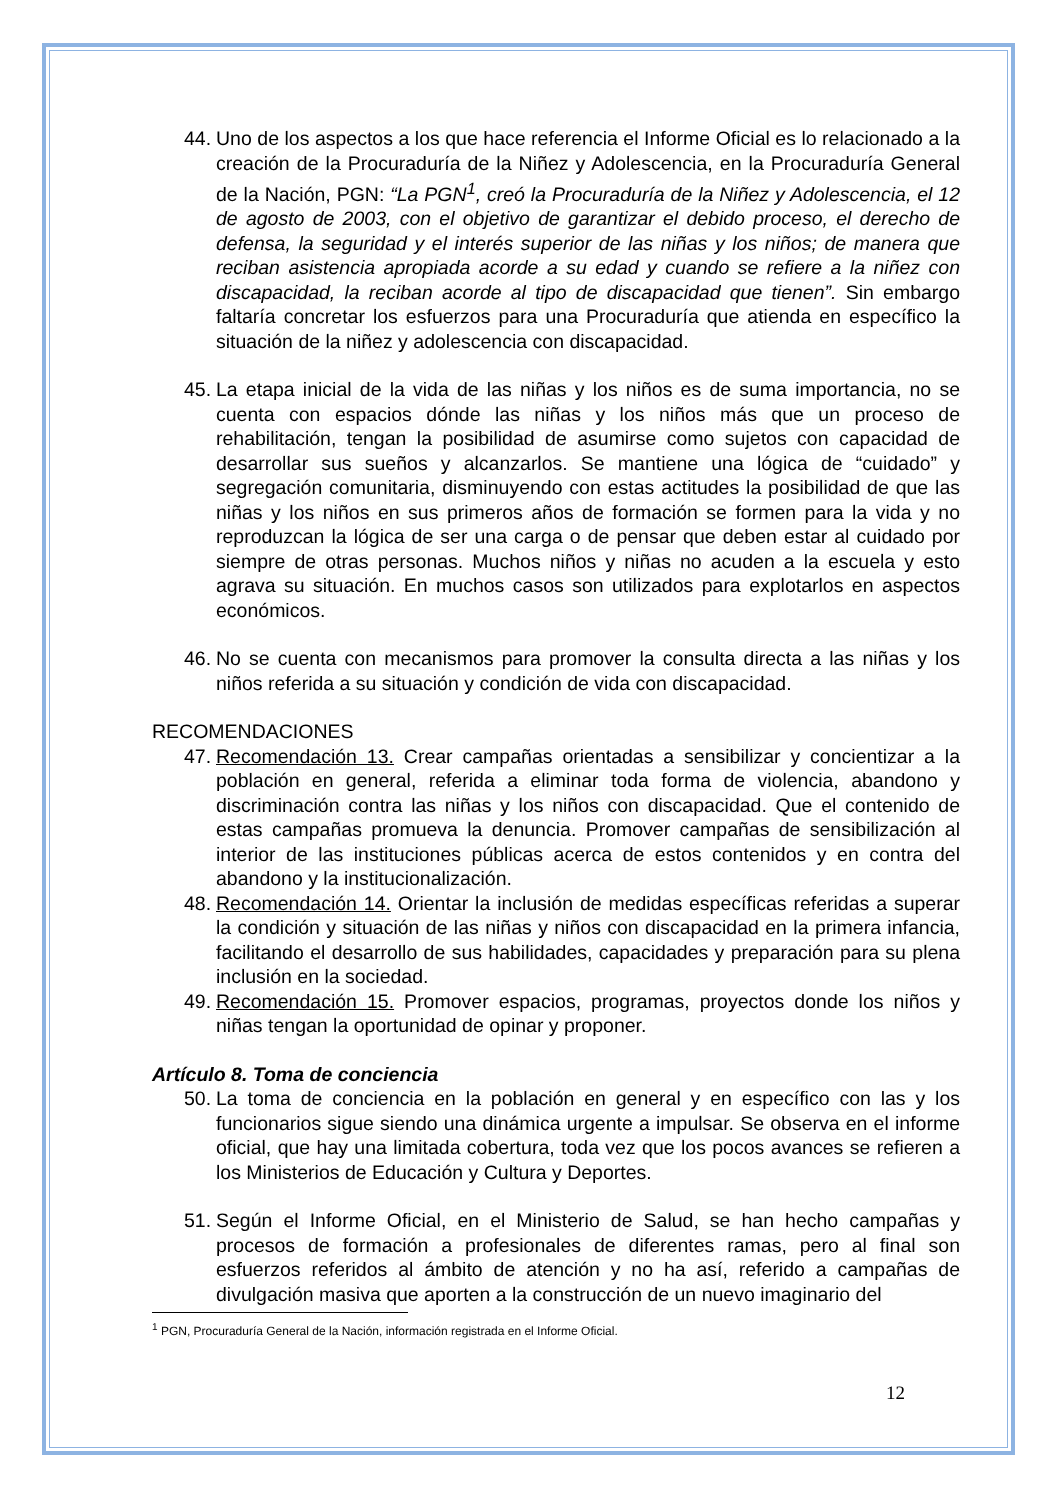44. Uno de los aspectos a los que hace referencia el Informe Oficial es lo relacionado a la creación de la Procuraduría de la Niñez y Adolescencia, en la Procuraduría General de la Nación, PGN: “La PGN<sup>1</sup>, creó la Procuraduría de la Niñez y Adolescencia, el 12 de agosto de 2003, con el objetivo de garantizar el debido proceso, el derecho de defensa, la seguridad y el interés superior de las niñas y los niños; de manera que reciban asistencia apropiada acorde a su edad y cuando se refiere a la niñez con discapacidad, la reciban acorde al tipo de discapacidad que tienen”. Sin embargo faltaría concretar los esfuerzos para una Procuraduría que atienda en específico la situación de la niñez y adolescencia con discapacidad.
45. La etapa inicial de la vida de las niñas y los niños es de suma importancia, no se cuenta con espacios dónde las niñas y los niños más que un proceso de rehabilitación, tengan la posibilidad de asumirse como sujetos con capacidad de desarrollar sus sueños y alcanzarlos. Se mantiene una lógica de “cuidado” y segregación comunitaria, disminuyendo con estas actitudes la posibilidad de que las niñas y los niños en sus primeros años de formación se formen para la vida y no reproduzcan la lógica de ser una carga o de pensar que deben estar al cuidado por siempre de otras personas. Muchos niños y niñas no acuden a la escuela y esto agrava su situación. En muchos casos son utilizados para explotarlos en aspectos económicos.
46. No se cuenta con mecanismos para promover la consulta directa a las niñas y los niños referida a su situación y condición de vida con discapacidad.
RECOMENDACIONES
47. Recomendación 13. Crear campañas orientadas a sensibilizar y concientizar a la población en general, referida a eliminar toda forma de violencia, abandono y discriminación contra las niñas y los niños con discapacidad. Que el contenido de estas campañas promueva la denuncia. Promover campañas de sensibilización al interior de las instituciones públicas acerca de estos contenidos y en contra del abandono y la institucionalización.
48. Recomendación 14. Orientar la inclusión de medidas específicas referidas a superar la condición y situación de las niñas y niños con discapacidad en la primera infancia, facilitando el desarrollo de sus habilidades, capacidades y preparación para su plena inclusión en la sociedad.
49. Recomendación 15. Promover espacios, programas, proyectos donde los niños y niñas tengan la oportunidad de opinar y proponer.
Artículo 8. Toma de conciencia
50. La toma de conciencia en la población en general y en específico con las y los funcionarios sigue siendo una dinámica urgente a impulsar. Se observa en el informe oficial, que hay una limitada cobertura, toda vez que los pocos avances se refieren a los Ministerios de Educación y Cultura y Deportes.
51. Según el Informe Oficial, en el Ministerio de Salud, se han hecho campañas y procesos de formación a profesionales de diferentes ramas, pero al final son esfuerzos referidos al ámbito de atención y no ha así, referido a campañas de divulgación masiva que aporten a la construcción de un nuevo imaginario del
<sup>1</sup> PGN, Procuraduría General de la Nación, información registrada en el Informe Oficial.
12